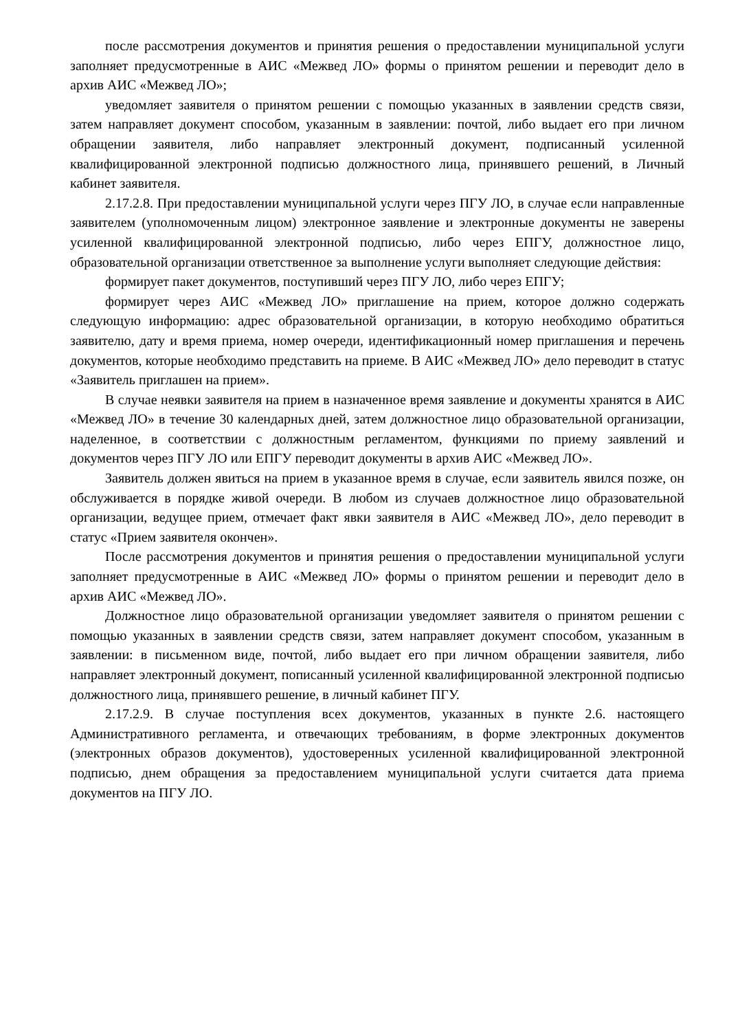после рассмотрения документов и принятия решения о предоставлении муниципальной услуги заполняет предусмотренные в АИС «Межвед ЛО» формы о принятом решении и переводит дело в архив АИС «Межвед ЛО»;
уведомляет заявителя о принятом решении с помощью указанных в заявлении средств связи, затем направляет документ способом, указанным в заявлении: почтой, либо выдает его при личном обращении заявителя, либо направляет электронный документ, подписанный усиленной квалифицированной электронной подписью должностного лица, принявшего решений, в Личный кабинет заявителя.
2.17.2.8. При предоставлении муниципальной услуги через ПГУ ЛО, в случае если направленные заявителем (уполномоченным лицом) электронное заявление и электронные документы не заверены усиленной квалифицированной электронной подписью, либо через ЕПГУ, должностное лицо, образовательной организации ответственное за выполнение услуги выполняет следующие действия:
формирует пакет документов, поступивший через ПГУ ЛО, либо через ЕПГУ;
формирует через АИС «Межвед ЛО» приглашение на прием, которое должно содержать следующую информацию: адрес образовательной организации, в которую необходимо обратиться заявителю, дату и время приема, номер очереди, идентификационный номер приглашения и перечень документов, которые необходимо представить на приеме. В АИС «Межвед ЛО» дело переводит в статус «Заявитель приглашен на прием».
В случае неявки заявителя на прием в назначенное время заявление и документы хранятся в АИС «Межвед ЛО» в течение 30 календарных дней, затем должностное лицо образовательной организации, наделенное, в соответствии с должностным регламентом, функциями по приему заявлений и документов через ПГУ ЛО или ЕПГУ переводит документы в архив АИС «Межвед ЛО».
Заявитель должен явиться на прием в указанное время в случае, если заявитель явился позже, он обслуживается в порядке живой очереди. В любом из случаев должностное лицо образовательной организации, ведущее прием, отмечает факт явки заявителя в АИС «Межвед ЛО», дело переводит в статус «Прием заявителя окончен».
После рассмотрения документов и принятия решения о предоставлении муниципальной услуги заполняет предусмотренные в АИС «Межвед ЛО» формы о принятом решении и переводит дело в архив АИС «Межвед ЛО».
Должностное лицо образовательной организации уведомляет заявителя о принятом решении с помощью указанных в заявлении средств связи, затем направляет документ способом, указанным в заявлении: в письменном виде, почтой, либо выдает его при личном обращении заявителя, либо направляет электронный документ, пописанный усиленной квалифицированной электронной подписью должностного лица, принявшего решение, в личный кабинет ПГУ.
2.17.2.9. В случае поступления всех документов, указанных в пункте 2.6. настоящего Административного регламента, и отвечающих требованиям, в форме электронных документов (электронных образов документов), удостоверенных усиленной квалифицированной электронной подписью, днем обращения за предоставлением муниципальной услуги считается дата приема документов на ПГУ ЛО.